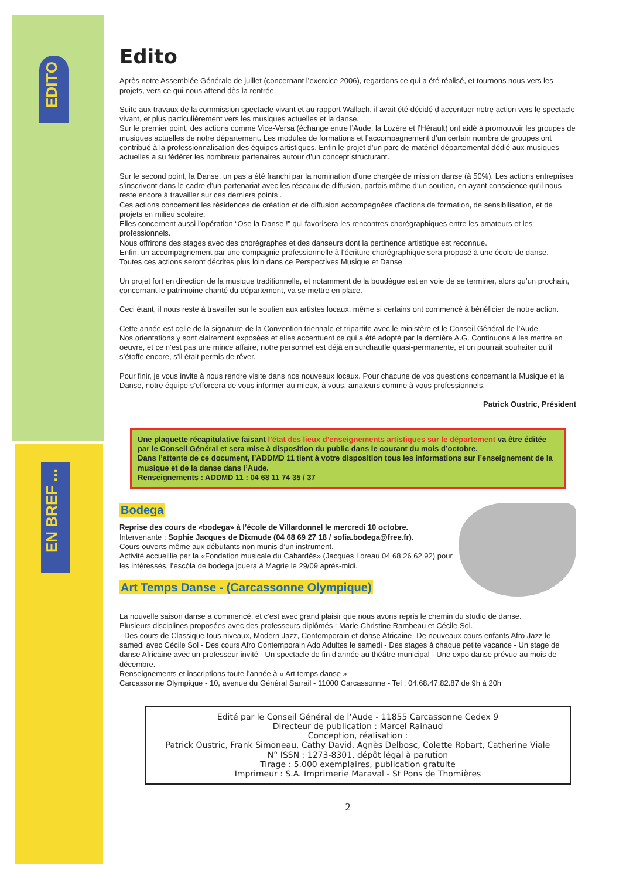EDITO
EN BREF ...
Edito
Après notre Assemblée Générale de juillet (concernant l’exercice 2006), regardons ce qui a été réalisé, et tournons nous vers les projets, vers ce qui nous attend dès la rentrée.
Suite aux travaux de la commission spectacle vivant et au rapport Wallach, il avait été décidé d’accentuer notre action vers le spectacle vivant, et plus particulièrement vers les musiques actuelles et la danse.
Sur le premier point, des actions comme Vice-Versa (échange entre l’Aude, la Lozère et l’Hérault) ont aidé à promouvoir les groupes de musiques actuelles de notre département. Les modules de formations et l’accompagnement d’un certain nombre de groupes ont contribué à la professionnalisation des équipes artistiques. Enfin le projet d’un parc de matériel départemental dédié aux musiques actuelles a su fédérer les nombreux partenaires autour d’un concept structurant.
Sur le second point, la Danse, un pas a été franchi par la nomination d’une chargée de mission danse (à 50%). Les actions entreprises s’inscrivent dans le cadre d’un partenariat avec les réseaux de diffusion, parfois même d’un soutien, en ayant conscience qu’il nous reste encore à travailler sur ces derniers points .
Ces actions concernent les résidences de création et de diffusion accompagnées d’actions de formation, de sensibilisation, et de projets en milieu scolaire.
Elles concernent aussi l’opération “Ose la Danse !” qui favorisera les rencontres chorégraphiques entre les amateurs et les professionnels.
Nous offrirons des stages avec des chorégraphes et des danseurs dont la pertinence artistique est reconnue.
Enfin, un accompagnement par une compagnie professionnelle à l’écriture chorégraphique sera proposé à une école de danse.
Toutes ces actions seront décrites plus loin dans ce Perspectives Musique et Danse.
Un projet fort en direction de la musique traditionnelle, et notamment de la boudègue est en voie de se terminer, alors qu’un prochain, concernant le patrimoine chanté du département, va se mettre en place.
Ceci étant, il nous reste à travailler sur le soutien aux artistes locaux, même si certains ont commencé à bénéficier de notre action.
Cette année est celle de la signature de la Convention triennale et tripartite avec le ministère et le Conseil Général de l’Aude.
Nos orientations y sont clairement exposées et elles accentuent ce qui a été adopté par la dernière A.G. Continuons à les mettre en oeuvre, et ce n’est pas une mince affaire, notre personnel est déjà en surchauffe quasi-permanente, et on pourrait souhaiter qu’il s’étoffe encore, s’il était permis de rêver.
Pour finir, je vous invite à nous rendre visite dans nos nouveaux locaux. Pour chacune de vos questions concernant la Musique et la Danse, notre équipe s’efforcera de vous informer au mieux, à vous, amateurs comme à vous professionnels.
Patrick Oustric, Président
Une plaquette récapitulative faisant l’état des lieux d’enseignements artistiques sur le département va être éditée par le Conseil Général et sera mise à disposition du public dans le courant du mois d’octobre.
Dans l’attente de ce document, l’ADDMD 11 tient à votre disposition tous les informations sur l’enseignement de la musique et de la danse dans l’Aude.
Renseignements : ADDMD 11 : 04 68 11 74 35 / 37
Bodega
Reprise des cours de «bodega» à l’école de Villardonnel le mercredi 10 octobre.
Intervenante : Sophie Jacques de Dixmude (04 68 69 27 18 / sofia.bodega@free.fr).
Cours ouverts même aux débutants non munis d’un instrument.
Activité accueillie par la «Fondation musicale du Cabardés» (Jacques Loreau 04 68 26 62 92) pour les intéressés, l’escòla de bodega jouera à Magrie le 29/09 après-midi.
Art Temps Danse - (Carcassonne Olympique)
La nouvelle saison danse a commencé, et c’est avec grand plaisir que nous avons repris le chemin du studio de danse.
Plusieurs disciplines proposées avec des professeurs diplômés : Marie-Christine Rambeau et Cécile Sol.
- Des cours de Classique tous niveaux, Modern Jazz, Contemporain et danse Africaine -De nouveaux cours enfants Afro Jazz le samedi avec Cécile Sol - Des cours Afro Contemporain Ado Adultes le samedi - Des stages à chaque petite vacance - Un stage de danse Africaine avec un professeur invité - Un spectacle de fin d’année au théâtre municipal - Une expo danse prévue au mois de décembre.
Renseignements et inscriptions toute l’année à « Art temps danse »
Carcassonne Olympique - 10, avenue du Général Sarrail - 11000 Carcassonne - Tel : 04.68.47.82.87 de 9h à 20h
Edité par le Conseil Général de l’Aude - 11855 Carcassonne Cedex 9
Directeur de publication : Marcel Rainaud
Conception, réalisation :
Patrick Oustric, Frank Simoneau, Cathy David, Agnès Delbosc, Colette Robart, Catherine Viale
N° ISSN : 1273-8301, dépôt légal à parution
Tirage : 5.000 exemplaires, publication gratuite
Imprimeur : S.A. Imprimerie Maraval - St Pons de Thomières
2